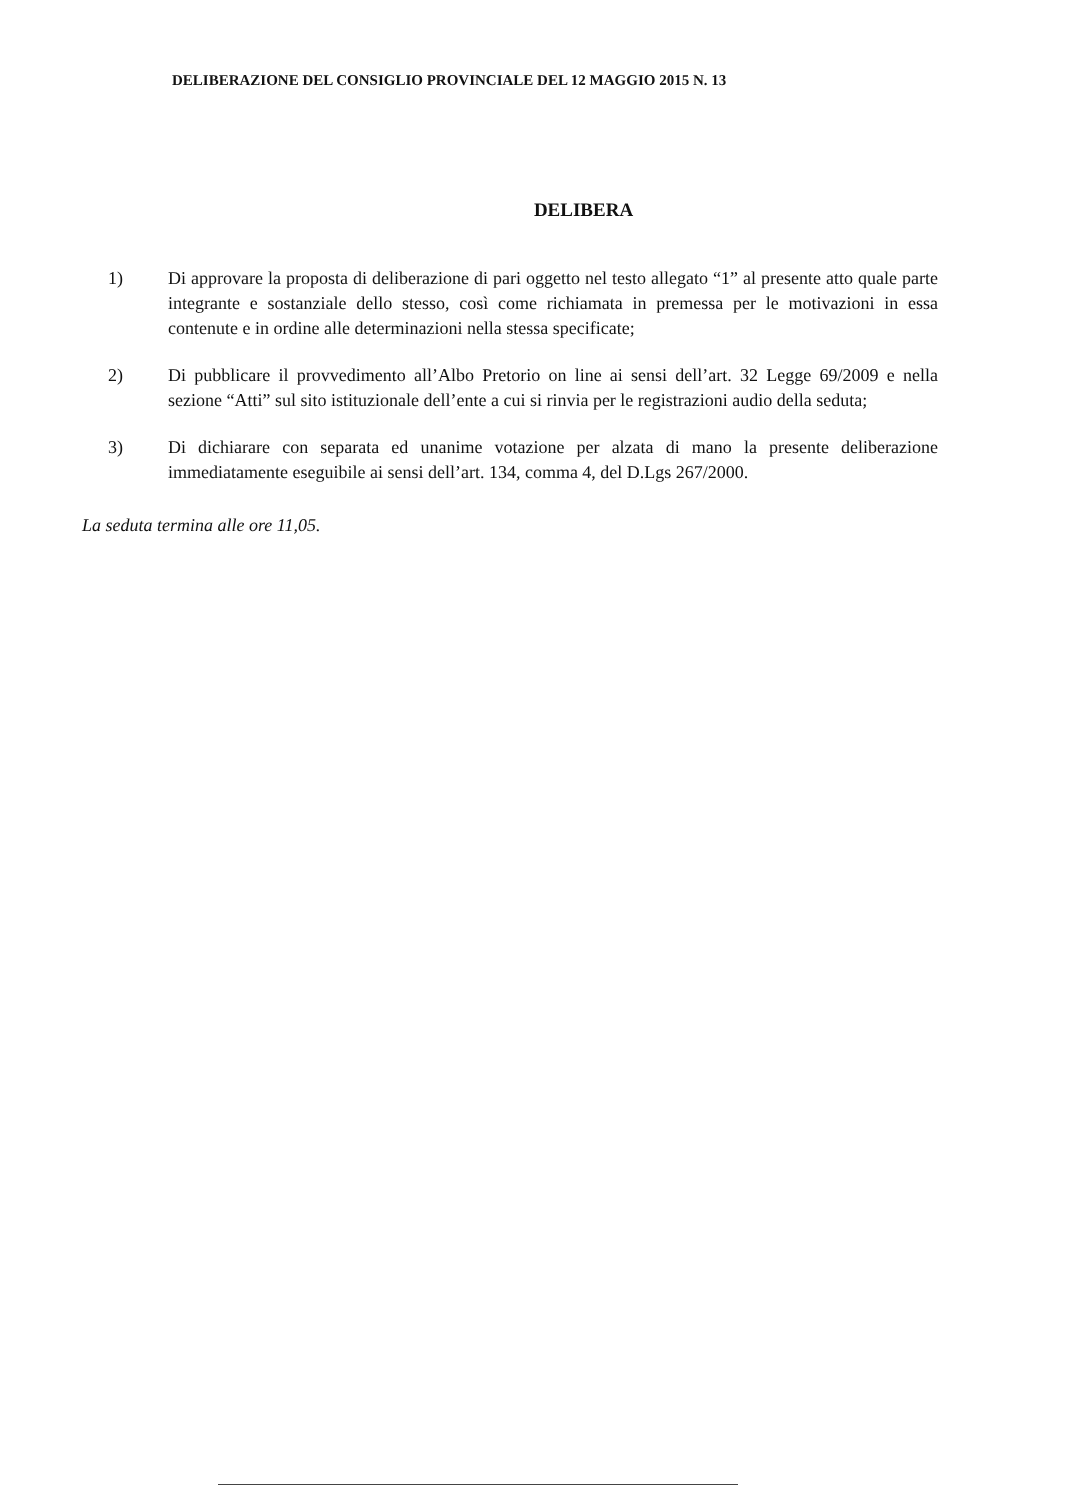DELIBERAZIONE DEL CONSIGLIO PROVINCIALE DEL 12 MAGGIO 2015 N. 13
DELIBERA
1) Di approvare la proposta di deliberazione di pari oggetto nel testo allegato “1” al presente atto quale parte integrante e sostanziale dello stesso, così come richiamata in premessa per le motivazioni in essa contenute e in ordine alle determinazioni nella stessa specificate;
2) Di pubblicare il provvedimento all’Albo Pretorio on line ai sensi dell’art. 32 Legge 69/2009 e nella sezione “Atti” sul sito istituzionale dell’ente a cui si rinvia per le registrazioni audio della seduta;
3) Di dichiarare con separata ed unanime votazione per alzata di mano la presente deliberazione immediatamente eseguibile ai sensi dell’art. 134, comma 4, del D.Lgs 267/2000.
La seduta termina alle ore 11,05.